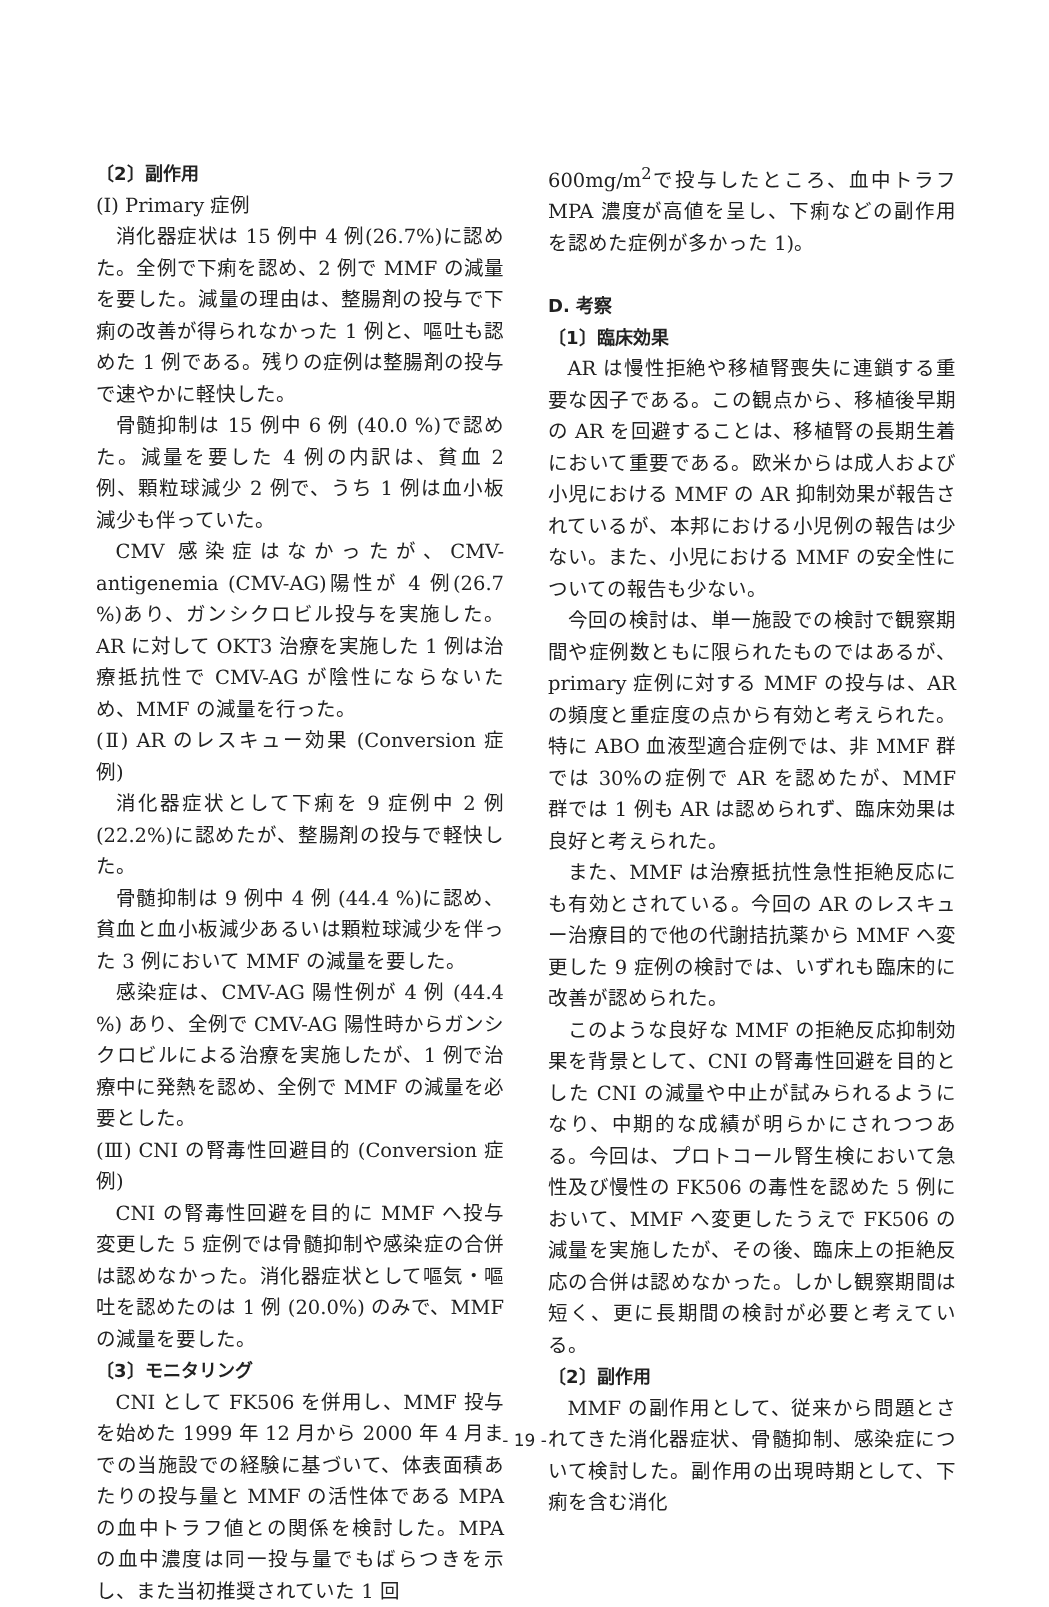〔2〕副作用
(Ⅰ) Primary 症例
消化器症状は 15 例中 4 例(26.7%)に認めた。全例で下痢を認め、2 例で MMF の減量を要した。減量の理由は、整腸剤の投与で下痢の改善が得られなかった 1 例と、嘔吐も認めた 1 例である。残りの症例は整腸剤の投与で速やかに軽快した。
骨髄抑制は 15 例中 6 例 (40.0 %)で認めた。減量を要した 4 例の内訳は、貧血 2 例、顆粒球減少 2 例で、うち 1 例は血小板減少も伴っていた。
CMV 感染症はなかったが、CMV- antigenemia (CMV-AG)陽性が 4 例(26.7 %)あり、ガンシクロビル投与を実施した。AR に対して OKT3 治療を実施した 1 例は治療抵抗性で CMV-AG が陰性にならないため、MMF の減量を行った。
(Ⅱ) AR のレスキュー効果 (Conversion 症例)
消化器症状として下痢を 9 症例中 2 例 (22.2%)に認めたが、整腸剤の投与で軽快した。
骨髄抑制は 9 例中 4 例 (44.4 %)に認め、貧血と血小板減少あるいは顆粒球減少を伴った 3 例において MMF の減量を要した。
感染症は、CMV-AG 陽性例が 4 例 (44.4 %) あり、全例で CMV-AG 陽性時からガンシクロビルによる治療を実施したが、1 例で治療中に発熱を認め、全例で MMF の減量を必要とした。
(Ⅲ) CNI の腎毒性回避目的 (Conversion 症例)
CNI の腎毒性回避を目的に MMF へ投与変更した 5 症例では骨髄抑制や感染症の合併は認めなかった。消化器症状として嘔気・嘔吐を認めたのは 1 例 (20.0%) のみで、MMF の減量を要した。
〔3〕モニタリング
CNI として FK506 を併用し、MMF 投与を始めた 1999 年 12 月から 2000 年 4 月までの当施設での経験に基づいて、体表面積あたりの投与量と MMF の活性体である MPA の血中トラフ値との関係を検討した。MPA の血中濃度は同一投与量でもばらつきを示し、また当初推奨されていた 1 回
600mg/m<sup>2</sup>で投与したところ、血中トラフ MPA 濃度が高値を呈し、下痢などの副作用を認めた症例が多かった 1)。
D. 考察
〔1〕臨床効果
AR は慢性拒絶や移植腎喪失に連鎖する重要な因子である。この観点から、移植後早期の AR を回避することは、移植腎の長期生着において重要である。欧米からは成人および小児における MMF の AR 抑制効果が報告されているが、本邦における小児例の報告は少ない。また、小児における MMF の安全性についての報告も少ない。
今回の検討は、単一施設での検討で観察期間や症例数ともに限られたものではあるが、primary 症例に対する MMF の投与は、AR の頻度と重症度の点から有効と考えられた。特に ABO 血液型適合症例では、非 MMF 群では 30%の症例で AR を認めたが、MMF 群では 1 例も AR は認められず、臨床効果は良好と考えられた。
また、MMF は治療抵抗性急性拒絶反応にも有効とされている。今回の AR のレスキュー治療目的で他の代謝拮抗薬から MMF へ変更した 9 症例の検討では、いずれも臨床的に改善が認められた。
このような良好な MMF の拒絶反応抑制効果を背景として、CNI の腎毒性回避を目的とした CNI の減量や中止が試みられるようになり、中期的な成績が明らかにされつつある。今回は、プロトコール腎生検において急性及び慢性の FK506 の毒性を認めた 5 例において、MMF へ変更したうえで FK506 の減量を実施したが、その後、臨床上の拒絶反応の合併は認めなかった。しかし観察期間は短く、更に長期間の検討が必要と考えている。
〔2〕副作用
MMF の副作用として、従来から問題とされてきた消化器症状、骨髄抑制、感染症について検討した。副作用の出現時期として、下痢を含む消化
- 19 -